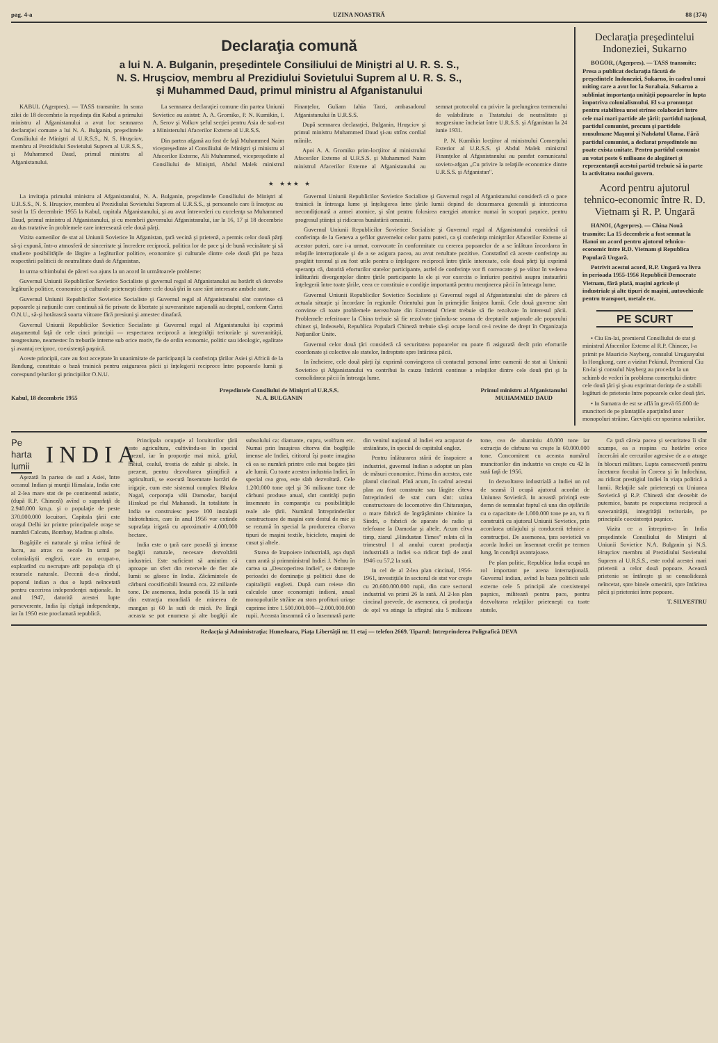pag. 4-a UZINA NOASTRĂ 88 (374)
Declaraţia comună
a lui N. A. Bulganin, preşedintele Consiliului de Miniştri al U. R. S. S.,
N. S. Hruşciov, membru al Prezidiului Sovietului Suprem al U. R. S. S.,
şi Muhammed Daud, primul ministru al Afganistanului
KABUL (Agerpres). — TASS transmite: In seara zilei de 18 decembrie la reşedinţa din Kabul a primului ministru al Afganistanului a avut loc semnarea declaraţiei comune a lui N. A. Bulganin, preşedintele Consiliului de Miniştri al U.R.S.S., N. S. Hruşciov, membru al Prezidiului Sovietului Suprem al U.R.S.S., şi Muhammed Daud, primul ministru al Afganistanului.
La semnarea declaraţiei comune din partea Uniunii Sovietice au asistat: A. A. Gromiko, P. N. Kumikin, I. A. Serov şi Volkov şeful secţiei pentru Asia de sud-est a Ministerului Afacerilor Externe al U.R.S.S.
Din partea afgană au fost de faţă Muhammed Naim vicepreşedinte al Consiliului de Miniştri şi ministru al Afacerilor Externe, Ali Muhammed, vicepreşedinte al Consiliului de Miniştri, Abdul Malek ministrul Finanţelor, Guliam Iahia Tarzi, ambasadorul Afganistanului în U.R.S.S.
După semnarea declaraţiei, Bulganin, Hruşciov şi primul ministru Muhammed Daud şi-au strîns cordial mîinile.
Apoi A. A. Gromiko prim-locţiitor al ministrului Afacerilor Externe al U.R.S.S. şi Muhammed Naim ministrul Afacerilor Externe al Afganistanului au semnat protocolul cu privire la prelungirea termenului de valabilitate a Tratatului de neutralitate şi neagresiune încheiat între U.R.S.S. şi Afganistan la 24 iunie 1931.
P. N. Kumikin locţiitor al ministrului Comerţului Exterior al U.R.S.S. şi Abdul Malek ministrul Finanţelor al Afganistanului au parafat comunicatul sovieto-afgan „Cu privire la relaţiile economice dintre U.R.S.S. şi Afganistan".
★ ★ ★ ★ ★
La invitaţia primului ministru al Afganistanului, N. A. Bulganin, preşedintele Consiliului de Miniştri al U.R.S.S., N. S. Hruşciov, membru al Prezidiului Sovietului Suprem al U.R.S.S., şi persoanele care îi însoţesc au sosit la 15 decembrie 1955 la Kabul, capitala Afganistanului, şi au avut întrevederi cu excelenţa sa Muhammed Daud, primul ministru al Afganistanului, şi cu membrii guvernului Afganistanului, iar la 16, 17 şi 18 decembrie au dus tratative în problemele care interesează cele două părţi.
Vizita oamenilor de stat ai Uniunii Sovietice în Afganistan, ţară vecină şi prietenă, a permis celor două părţi să-şi expună, într-o atmosferă de sinceritate şi încredere reciprocă, politica lor de pace şi de bună vecinătate şi să studieze posibilităţile de lărgire a legăturilor politice, economice şi culturale dintre cele două ţări pe baza respectării politicii de neutralitate dusă de Afganistan.
In urma schimbului de păreri s-a ajuns la un acord în următoarele probleme:
Guvernul Uniunii Republicilor Sovietice Socialiste şi guvernul regal al Afganistanului au hotărît să dezvolte legăturile politice, economice şi culturale prieteneşti dintre cele două ţări în care sînt interesate ambele state.
Guvernul Uniunii Republicilor Sovietice Socialiste şi Guvernul regal al Afganistanului sînt convinse că popoarele şi naţiunile care continuă să fie private de libertate şi suveranitate naţională au dreptul, conform Cartei O.N.U., să-şi hotărască soarta viitoare fără presiuni şi amestec dinafară.
Guvernul Uniunii Republicilor Sovietice Socialiste şi Guvernul regal al Afganistanului îşi exprimă ataşamentul faţă de cele cinci principii — respectarea reciprocă a integrităţii teritoriale şi suveranităţii, neagresiune, neamestec în treburile interne sub orice motiv, fie de ordin economic, politic sau ideologic, egalitate şi avantaj reciproc, coexistenţă paşnică.
Aceste principii, care au fost acceptate în unanimitate de participanţii la conferinţa ţărilor Asiei şi Africii de la Bandung, constituie o bază trainică pentru asigurarea păcii şi înţelegerii reciproce între popoarele lumii şi corespund ţelurilor şi principiilor O.N.U.
Guvernul Uniunii Republicilor Sovietice Socialiste şi Guvernul regal al Afganistanului consideră că o pace trainică în întreaga lume şi înţelegerea între ţările lumii depind de dezarmarea generală şi interzicerea necondiţionată a armei atomice, şi sînt pentru folosirea energiei atomice numai în scopuri paşnice, pentru progresul ştiinţei şi ridicarea bunăstării omenirii.
Guvernul Uniunii Republicilor Sovietice Socialiste şi Guvernul regal al Afganistanului consideră că conferinţa de la Geneva a şefilor guvernelor celor patru puteri, ca şi conferinţa miniştrilor Afacerilor Externe ai acestor puteri, care i-a urmat, convocate în conformitate cu cererea popoarelor de a se înlătura încordarea în relaţiile internaţionale şi de a se asigura pacea, au avut rezultate pozitive. Constatînd că aceste conferinţe au pregătit terenul şi au fost utile pentru o înţelegere reciprocă între ţările interesate, cele două părţi îşi exprimă speranţa că, datorită eforturilor statelor participante, astfel de conferinţe vor fi convocate şi pe viitor în vederea înlăturării divergenţelor dintre ţările participante la ele şi vor exercita o înrîurire pozitivă asupra instaurării înţelegerii între toate ţările, ceea ce constituie o condiţie importantă pentru menţinerea păcii în întreaga lume.
Guvernul Uniunii Republicilor Sovietice Socialiste şi Guvernul regal al Afganistanului sînt de părere că actuala situaţie şi încordare în regiunile Orientului pun în primejdie liniştea lumii. Cele două guverne sînt convinse că toate problemele nerezolvate din Extremul Orient trebuie să fie rezolvate în interesul păcii. Problemele referitoare la China trebuie să fie rezolvate ţinîndu-se seama de drepturile naţionale ale poporului chinez şi, îndeosebi, Republica Populară Chineză trebuie să-şi ocupe locul ce-i revine de drept în Organizaţia Naţiunilor Unite.
Guvernul celor două ţări consideră că securitatea popoarelor nu poate fi asigurată decît prin eforturile coordonate şi colective ale statelor, îndreptate spre întărirea păcii.
In încheiere, cele două părţi îşi exprimă convingerea că contactul personal între oamenii de stat ai Uniunii Sovietice şi Afganistanului va contribui la cauza întăririi continue a relaţiilor dintre cele două ţări şi la consolidarea păcii în întreaga lume.
Kabul, 18 decembrie 1955 Preşedintele Consiliului de Miniştri al U.R.S.S.
N. A. BULGANIN Primul ministru al Afganistanului
MUHAMMED DAUD
Declaraţia preşedintelui Indoneziei, Sukarno
BOGOR, (Agerpres). — TASS transmite: Presa a publicat declaraţia făcută de preşedintele Indoneziei, Sukarno, în cadrul unui miting care a avut loc la Surabaia. Sukarno a subliniat importanţa unităţii popoarelor în lupta împotriva colonialismului. El s-a pronunţat pentru stabilirea unei strînse colaborări între cele mai mari partide ale ţării: partidul naţional, partidul comunist, precum şi partidele musulmane Maşumi şi Nahdatul Ulama. Fără partidul comunist, a declarat preşedintele nu poate exista unitate. Pentru partidul comunist au votat peste 6 milioane de alegători şi reprezentanţii acestui partid trebuie să ia parte la activitatea noului guvern.
Acord pentru ajutorul tehnico-economic între R. D. Vietnam şi R. P. Ungară
HANOI, (Agerpres). — China Nouă trasmite: La 15 decembrie a fost semnat la Hanoi un acord pentru ajutorul tehnico-economic între R.D. Vietnam şi Republica Populară Ungară.
Potrivit acestui acord, R.P. Ungară va livra în perioada 1955-1956 Republicii Democrate Vietnam, fără plată, maşini agricole şi industriale şi alte tipuri de maşini, autovehicule pentru transport, metale etc.
PE SCURT
• Ciu En-lai, premierul Consiliului de stat şi ministrul Afacerilor Externe al R.P. Chineze, l-a primit pe Mauricio Nayberg, consulul Uruguayului la Hongkong, care a vizitat Pekinul. Premierul Ciu En-lai şi consulul Nayberg au procedat la un schimb de vederi în problema comerţului dintre cele două ţări şi şi-au exprimat dorinţa de a stabili legături de prietenie între popoarele celor două ţări.
• In Sumatra de est se află în grevă 65.000 de muncitori de pe plantaţiile aparţinînd unor monopoluri străine. Greviştii cer sporirea salariilor.
Pe harta lumii INDIA
Aşezată în partea de sud a Asiei, între oceanul Indian şi munţii Himalaia, India este al 2-lea mare stat de pe continentul asiatic, (după R.P. Chineză) avînd o suprafaţă de 2.940.000 km.p. şi o populaţie de peste 370.000.000 locuitori. Capitala ţării este oraşul Delhi iar printre principalele oraşe se numără Calcuta, Bombay, Madras şi altele.
Bogăţiile ei naturale şi mîna ieftină de lucru, au atras cu secole în urmă pe colonialiştii englezi, care au ocupat-o, exploatînd cu necruţare atît populaţia cît şi resursele naturale. Decenii de-a rîndul, poporul indian a dus o luptă neîncetată pentru cucerirea independenţei naţionale. In anul 1947, datorită acestei lupte perseverente, India îşi cîştigă independenţa, iar în 1950 este proclamată republică.
Principala ocupaţie al locuitorilor ţării este agricultura, cultivîndu-se în special orezul, iar în proporţie mai mică, grîul, meiul, cealul, trestia de zahăr şi altele. In prezent, pentru dezvoltarea ştiinţifică a agriculturii, se execută însemnate lucrări de irigaţie, cum este sistemul complex Bhakra Nagal, corporaţia văii Damodar, barajul Hirakud pe rîul Mahanadi. In totalitate în India se construiesc peste 100 instalaţii hidrotehnice, care în anul 1956 vor extinde suprafaţa irigată cu aproximativ 4.000.000 hectare.
India este o ţară care posedă şi imense bogăţii naturale, necesare dezvoltării industriei. Este suficient să amintim că aproape un sfert din rezervele de fier ale lumii se găsesc în India. Zăcămintele de cărbuni cocsificabili însumă cca. 22 miliarde tone. De asemenea, India posedă 15 la sută din extracţia mondială de minereu de mangan şi 60 la sută de mică. Pe lîngă aceasta se pot enumera şi alte bogăţii ale subsolului ca: diamante, cupru, wolfram etc. Numai prin însuşirea cîtorva din bogăţiile imense ale Indiei, cititorul îşi poate imagina că ea se numără printre cele mai bogate ţări ale lumii. Cu toate acestea industria Indiei, în special cea grea, este slab dezvoltată. Cele 1.200.000 tone oţel şi 36 milioane tone de cărbuni produse anual, sînt cantităţi puţin însemnate în comparaţie cu posibilităţile reale ale ţării. Numărul întreprinderilor constructoare de maşini este destul de mic şi se rezumă în special la producerea cîtorva tipuri de maşini textile, biciclete, maşini de cusut şi altele.
Starea de înapoiere industrială, aşa după cum arată şi primministrul Indiei J. Nehru în cartea sa „Descoperirea Indiei", se datoreşte perioadei de dominaţie şi politicii duse de capitaliştii englezi. După cum reiese din calculele unor economişti indieni, anual monopolurile străine au stors profituri uriaşe cuprinse între 1.500.000.000—2.000.000.000 rupii. Aceasta înseamnă că o însemnată parte din venitul naţional al Indiei era acaparat de străinătate, în special de capitalul englez.
Pentru înlăturarea stării de înapoiere a industriei, guvernul Indian a adoptat un plan de măsuri economice. Prima din acestea, este planul cincinal. Pînă acum, în cadrul acestui plan au fost construite sau lărgite cîteva întreprinderi de stat cum sînt: uzina constructoare de locomotive din Chitaranjan, o mare fabrică de îngrăşăminte chimice la Sindri, o fabrică de aparate de radio şi telefoane la Damodar şi altele. Acum cîtva timp, ziarul „Hindustan Times" relata că în trimestrul I al anului curent producţia industrială a Indiei s-a ridicat faţă de anul 1946 cu 57,2 la sută.
In cel de al 2-lea plan cincinal, 1956-1961, investiţiile în sectorul de stat vor creşte cu 20.600.000.000 rupii, din care sectorul industrial va primi 26 la sută. Al 2-lea plan cincinal prevede, de asemenea, că producţia de oţel va atinge la sfîrşitul său 5 milioane tone, cea de aluminiu 40.000 tone iar extracţia de cărbune va creşte la 60.000.000 tone. Concomitent cu aceasta numărul muncitorilor din industrie va creşte cu 42 la sută faţă de 1956.
In dezvoltarea industrială a Indiei un rol de seamă îl ocupă ajutorul acordat de Uniunea Sovietică. In această privinţă este demn de semnalat faptul că una din oţelăriile cu o capacitate de 1.000.000 tone pe an, va fi construită cu ajutorul Uniunii Sovietice, prin acordarea utilajului şi conducerii tehnice a construcţiei. De asemenea, ţara sovietică va acorda Indiei un însemnat credit pe termen lung, în condiţii avantajoase.
Pe plan politic, Republica India ocupă un rol important pe arena internaţională. Guvernul indian, avînd la baza politicii sale externe cele 5 principii ale coexistenţei paşnice, militează pentru pace, pentru dezvoltarea relaţiilor prieteneşti cu toate statele.
Ca ţară căreia pacea şi securitatea îi sînt scumpe, ea a respins cu hotărîre orice încercări ale cercurilor agresive de a o atrage în blocuri militare. Lupta consecventă pentru încetarea focului în Coreea şi în Indochina, au ridicat prestigiul Indiei în viaţa politică a lumii. Relaţiile sale prieteneşti cu Uniunea Sovietică şi R.P. Chineză sînt deosebit de puternice, bazate pe respectarea reciprocă a suveranităţii, integrităţii teritoriale, pe principiile coexistenţei paşnice.
Vizita ce a întreprins-o în India preşedintele Consiliului de Miniştri al Uniunii Sovietice N.A. Bulganin şi N.S. Hruşciov membru al Prezidiului Sovietului Suprem al U.R.S.S., este rodul acestei mari prietenii a celor două popoare. Această prietenie se întăreşte şi se consolidează neîncetat, spre binele omenirii, spre întărirea păcii şi prieteniei între popoare.
T. SILVESTRU
Redacţia şi Administraţia: Hunedoara, Piaţa Libertăţii nr. 11 etaj — telefon 2669. Tiparul: Intreprinderea Poligrafică DEVA